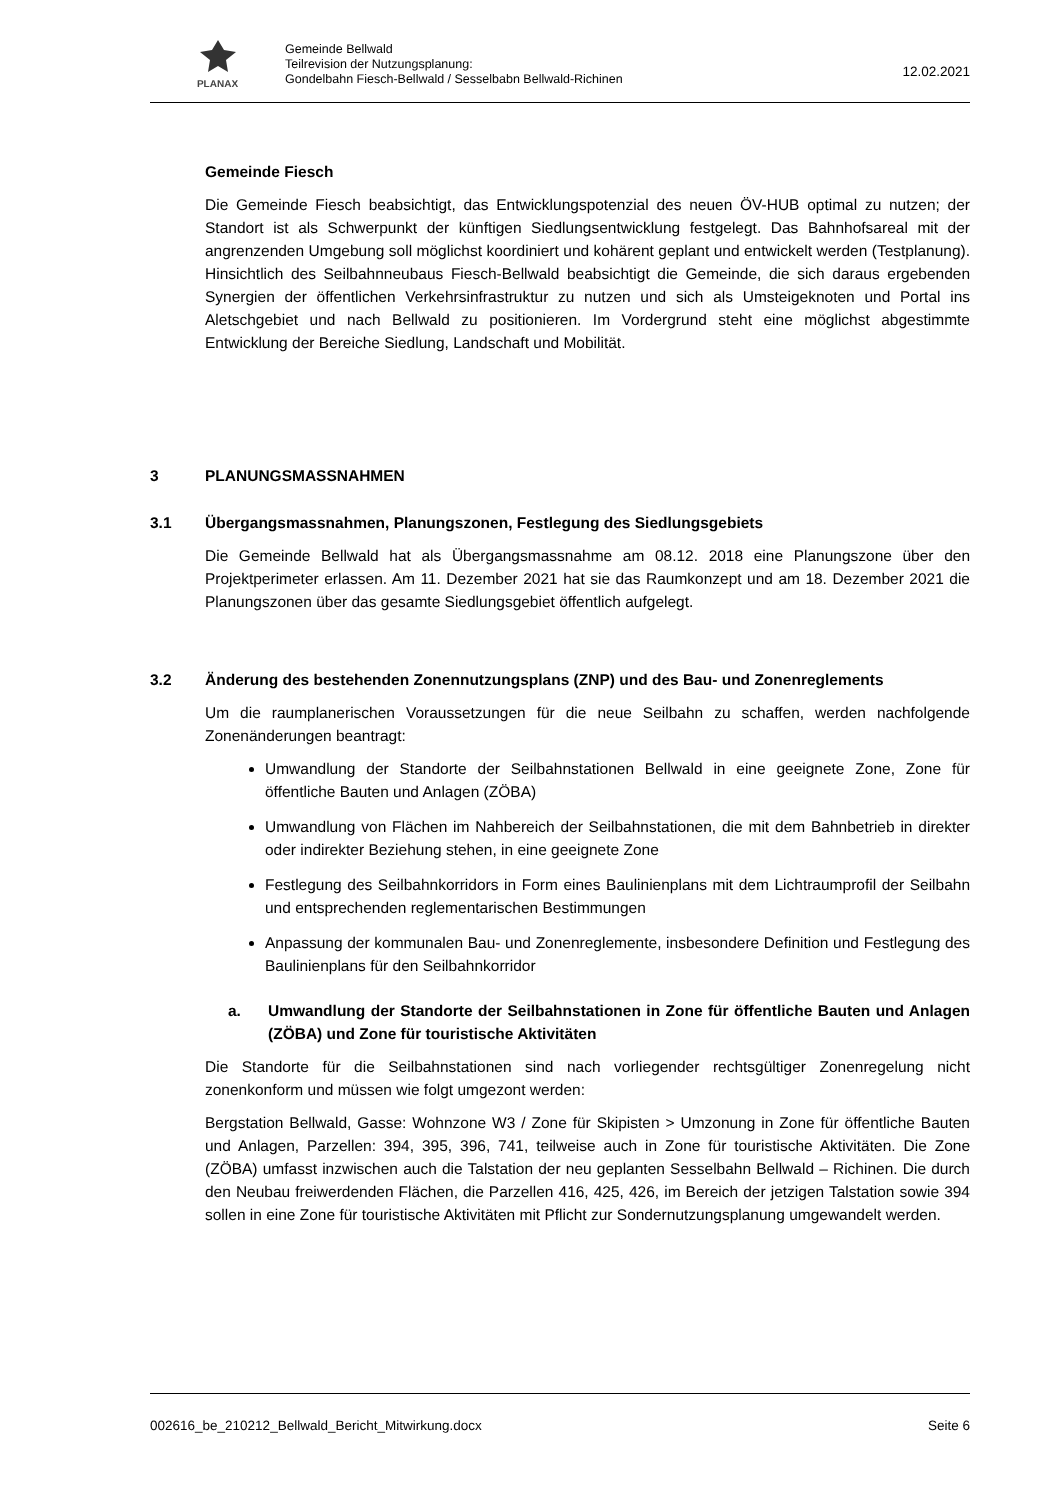PLANAX
Gemeinde Bellwald
Teilrevision der Nutzungsplanung:
Gondelbahn Fiesch-Bellwald / Sesselbabn Bellwald-Richinen
12.02.2021
Gemeinde Fiesch
Die Gemeinde Fiesch beabsichtigt, das Entwicklungspotenzial des neuen ÖV-HUB optimal zu nutzen; der Standort ist als Schwerpunkt der künftigen Siedlungsentwicklung festgelegt. Das Bahnhofsareal mit der angrenzenden Umgebung soll möglichst koordiniert und kohärent geplant und entwickelt werden (Testplanung). Hinsichtlich des Seilbahnneubaus Fiesch-Bellwald beabsichtigt die Gemeinde, die sich daraus ergebenden Synergien der öffentlichen Verkehrsinfrastruktur zu nutzen und sich als Umsteigeknoten und Portal ins Aletschgebiet und nach Bellwald zu positionieren. Im Vordergrund steht eine möglichst abgestimmte Entwicklung der Bereiche Siedlung, Landschaft und Mobilität.
3 PLANUNGSMASSNAHMEN
3.1 Übergangsmassnahmen, Planungszonen, Festlegung des Siedlungsgebiets
Die Gemeinde Bellwald hat als Übergangsmassnahme am 08.12. 2018 eine Planungszone über den Projektperimeter erlassen. Am 11. Dezember 2021 hat sie das Raumkonzept und am 18. Dezember 2021 die Planungszonen über das gesamte Siedlungsgebiet öffentlich aufgelegt.
3.2 Änderung des bestehenden Zonennutzungsplans (ZNP) und des Bau- und Zonenreglements
Um die raumplanerischen Voraussetzungen für die neue Seilbahn zu schaffen, werden nachfolgende Zonenänderungen beantragt:
Umwandlung der Standorte der Seilbahnstationen Bellwald in eine geeignete Zone, Zone für öffentliche Bauten und Anlagen (ZÖBA)
Umwandlung von Flächen im Nahbereich der Seilbahnstationen, die mit dem Bahnbetrieb in direkter oder indirekter Beziehung stehen, in eine geeignete Zone
Festlegung des Seilbahnkorridors in Form eines Baulinienplans mit dem Lichtraumprofil der Seilbahn und entsprechenden reglementarischen Bestimmungen
Anpassung der kommunalen Bau- und Zonenreglemente, insbesondere Definition und Festlegung des Baulinienplans für den Seilbahnkorridor
a. Umwandlung der Standorte der Seilbahnstationen in Zone für öffentliche Bauten und Anlagen (ZÖBA) und Zone für touristische Aktivitäten
Die Standorte für die Seilbahnstationen sind nach vorliegender rechtsgültiger Zonenregelung nicht zonenkonform und müssen wie folgt umgezont werden:
Bergstation Bellwald, Gasse: Wohnzone W3 / Zone für Skipisten > Umzonung in Zone für öffentliche Bauten und Anlagen, Parzellen: 394, 395, 396, 741, teilweise auch in Zone für touristische Aktivitäten. Die Zone (ZÖBA) umfasst inzwischen auch die Talstation der neu geplanten Sesselbahn Bellwald – Richinen. Die durch den Neubau freiwerdenden Flächen, die Parzellen 416, 425, 426, im Bereich der jetzigen Talstation sowie 394 sollen in eine Zone für touristische Aktivitäten mit Pflicht zur Sondernutzungsplanung umgewandelt werden.
002616_be_210212_Bellwald_Bericht_Mitwirkung.docx Seite 6